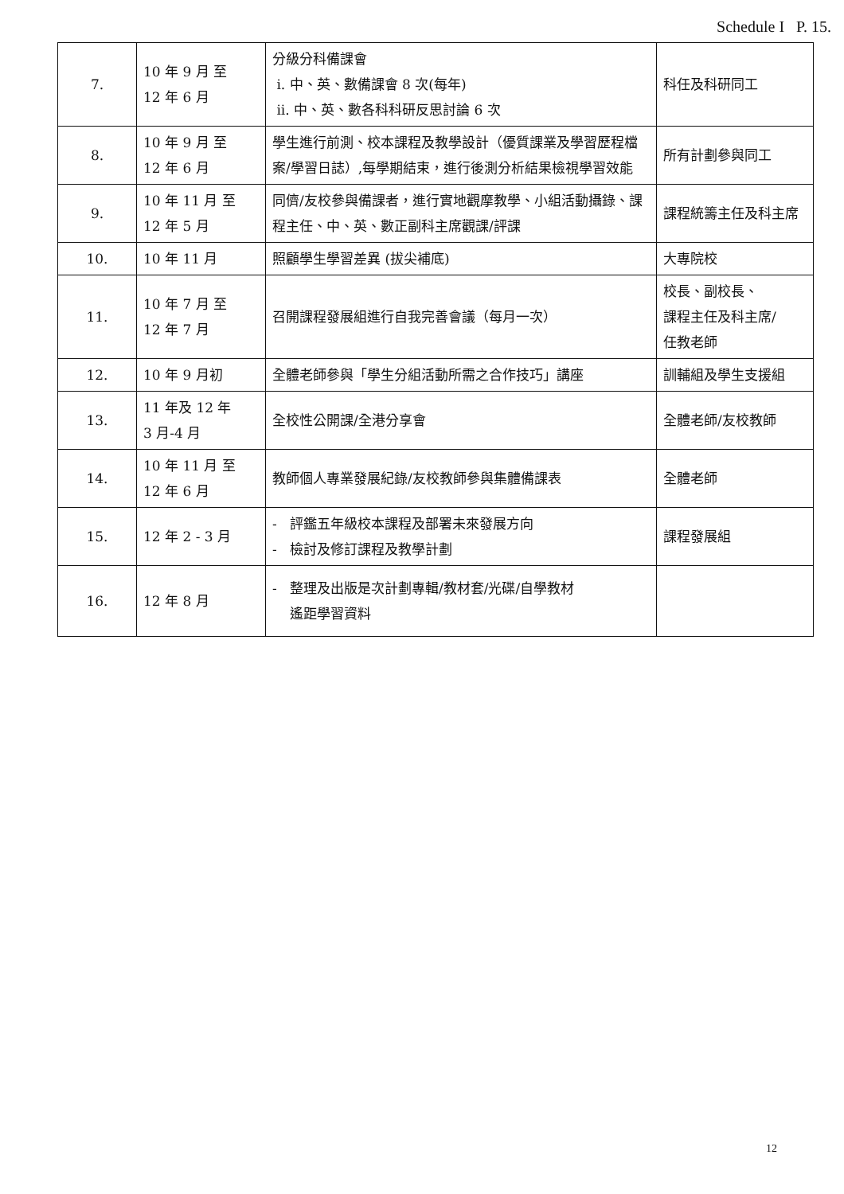Schedule I P. 15.
| 7. | 10 年 9 月 至 12 年 6 月 | 分級分科備課會 i. 中、英、數備課會 8 次(每年) ii. 中、英、數各科科研反思討論 6 次 | 科任及科研同工 |
| 8. | 10 年 9 月 至 12 年 6 月 | 學生進行前測、校本課程及教學設計（優質課業及學習歷程檔案/學習日誌）,每學期結束，進行後測分析結果檢視學習效能 | 所有計劃參與同工 |
| 9. | 10 年 11 月 至 12 年 5 月 | 同儕/友校參與備課者，進行實地觀摩教學、小組活動攝錄、課程主任、中、英、數正副科主席觀課/評課 | 課程統籌主任及科主席 |
| 10. | 10 年 11 月 | 照顧學生學習差異 (拔尖補底) | 大專院校 |
| 11. | 10 年 7 月 至 12 年 7 月 | 召開課程發展組進行自我完善會議（每月一次） | 校長、副校長、 課程主任及科主席/ 任教老師 |
| 12. | 10 年 9 月初 | 全體老師參與「學生分組活動所需之合作技巧」講座 | 訓輔組及學生支援組 |
| 13. | 11 年及 12 年 3 月-4 月 | 全校性公開課/全港分享會 | 全體老師/友校教師 |
| 14. | 10 年 11 月 至 12 年 6 月 | 教師個人專業發展紀錄/友校教師參與集體備課表 | 全體老師 |
| 15. | 12 年 2 - 3 月 | - 評鑑五年級校本課程及部署未來發展方向 - 檢討及修訂課程及教學計劃 | 課程發展組 |
| 16. | 12 年 8 月 | - 整理及出版是次計劃專輯/教材套/光碟/自學教材 遙距學習資料 | |
12